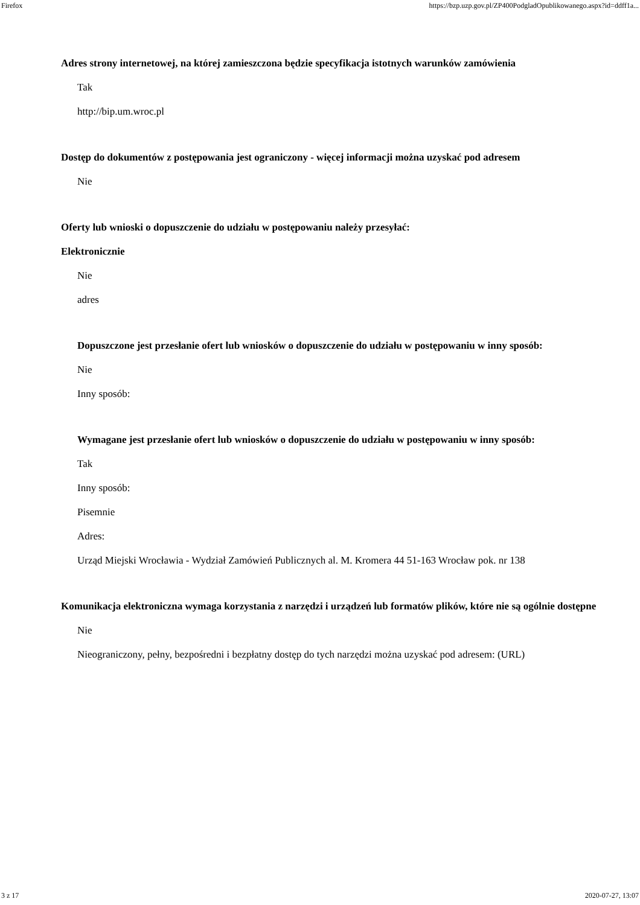Firefox https://bzp.uzp.gov.pl/ZP400PodgladOpublikowanego.aspx?id=ddff1a...
Adres strony internetowej, na której zamieszczona będzie specyfikacja istotnych warunków zamówienia
Tak
http://bip.um.wroc.pl
Dostęp do dokumentów z postępowania jest ograniczony - więcej informacji można uzyskać pod adresem
Nie
Oferty lub wnioski o dopuszczenie do udziału w postępowaniu należy przesyłać:
Elektronicznie
Nie
adres
Dopuszczone jest przesłanie ofert lub wniosków o dopuszczenie do udziału w postępowaniu w inny sposób:
Nie
Inny sposób:
Wymagane jest przesłanie ofert lub wniosków o dopuszczenie do udziału w postępowaniu w inny sposób:
Tak
Inny sposób:
Pisemnie
Adres:
Urząd Miejski Wrocławia - Wydział Zamówień Publicznych al. M. Kromera 44 51-163 Wrocław pok. nr 138
Komunikacja elektroniczna wymaga korzystania z narzędzi i urządzeń lub formatów plików, które nie są ogólnie dostępne
Nie
Nieograniczony, pełny, bezpośredni i bezpłatny dostęp do tych narzędzi można uzyskać pod adresem: (URL)
3 z 17 2020-07-27, 13:07